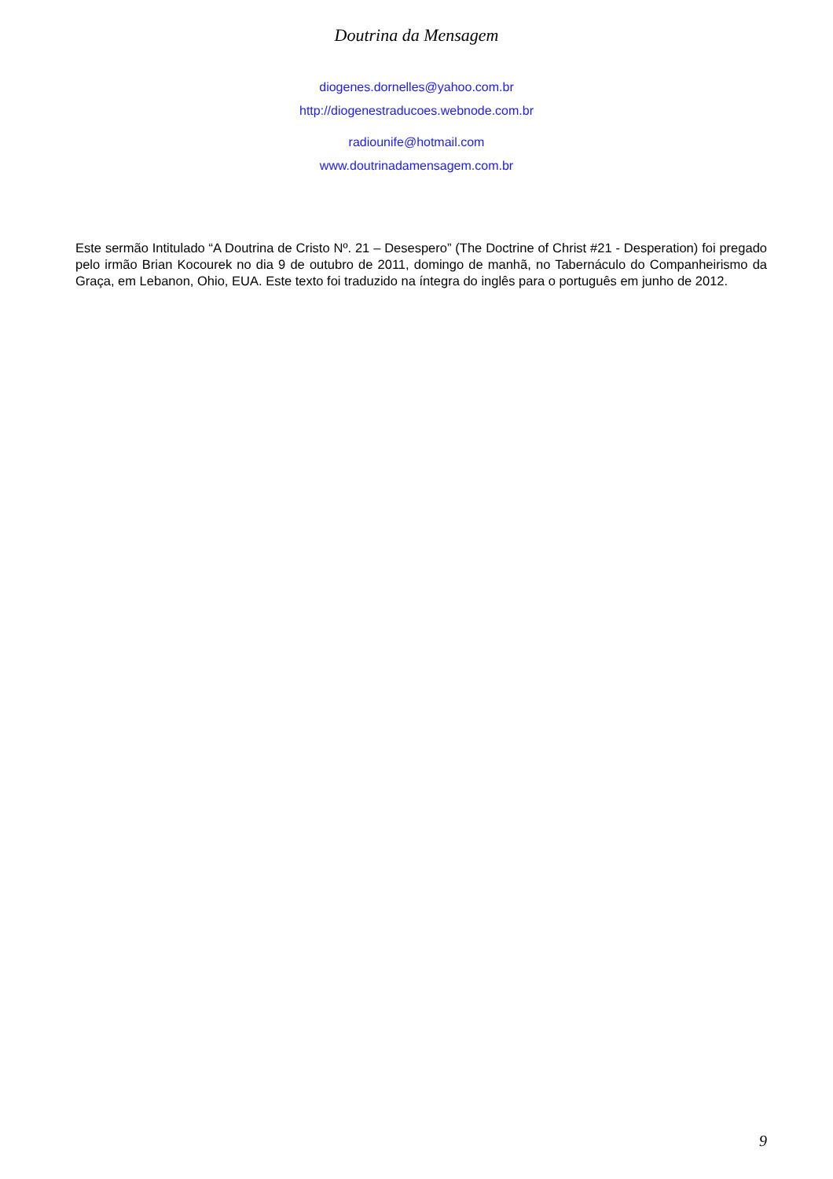Doutrina da Mensagem
diogenes.dornelles@yahoo.com.br
http://diogenestraducoes.webnode.com.br
radiounife@hotmail.com
www.doutrinadamensagem.com.br
Este sermão Intitulado “A Doutrina de Cristo Nº. 21 – Desespero” (The Doctrine of Christ #21 - Desperation) foi pregado pelo irmão Brian Kocourek no dia 9 de outubro de 2011, domingo de manhã, no Tabernáculo do Companheirismo da Graça, em Lebanon, Ohio, EUA. Este texto foi traduzido na íntegra do inglês para o português em junho de 2012.
9